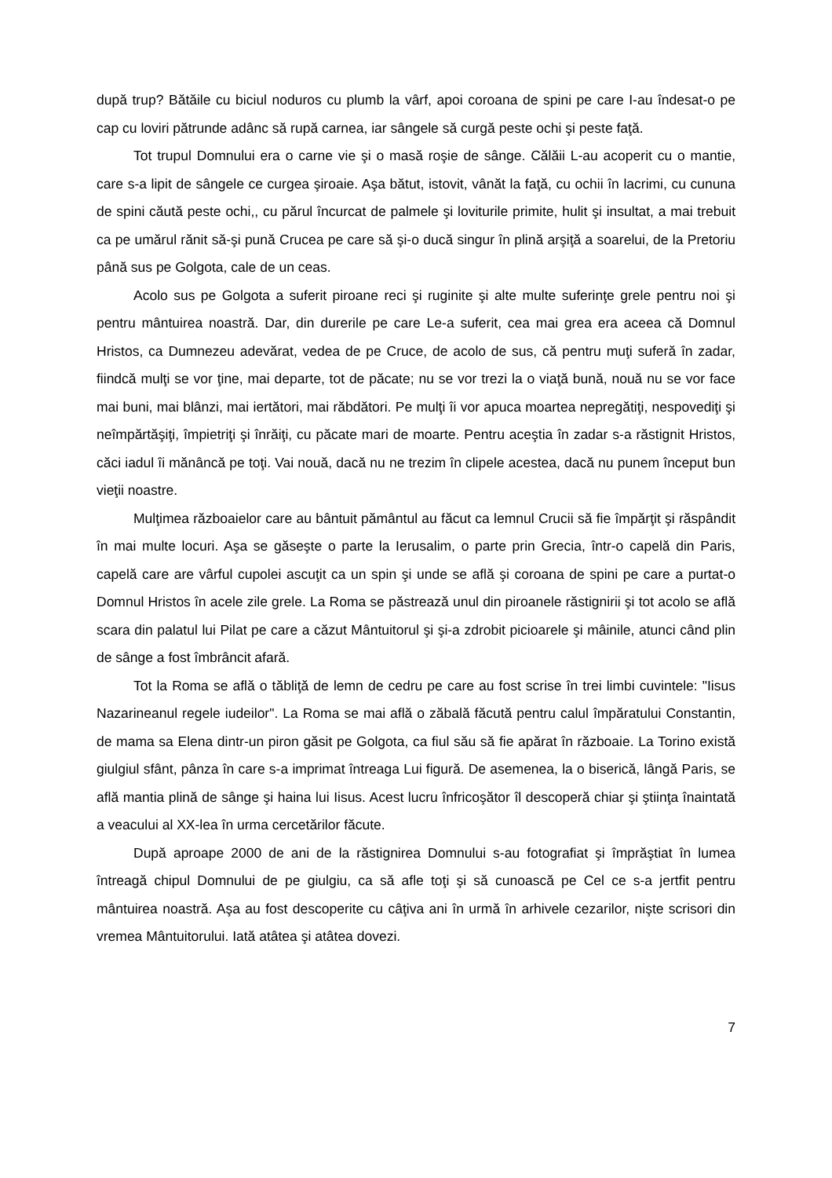după trup? Bătăile cu biciul noduros cu plumb la vârf, apoi coroana de spini pe care I-au îndesat-o pe cap cu loviri pătrunde adânc să rupă carnea, iar sângele să curgă peste ochi şi peste faţă.
Tot trupul Domnului era o carne vie şi o masă roşie de sânge. Călăii L-au acoperit cu o mantie, care s-a lipit de sângele ce curgea şiroaie. Aşa bătut, istovit, vânăt la faţă, cu ochii în lacrimi, cu cununa de spini căută peste ochi,, cu părul încurcat de palmele şi loviturile primite, hulit şi insultat, a mai trebuit ca pe umărul rănit să-şi pună Crucea pe care să şi-o ducă singur în plină arşiţă a soarelui, de la Pretoriu până sus pe Golgota, cale de un ceas.
Acolo sus pe Golgota a suferit piroane reci şi ruginite şi alte multe suferinţe grele pentru noi şi pentru mântuirea noastră. Dar, din durerile pe care Le-a suferit, cea mai grea era aceea că Domnul Hristos, ca Dumnezeu adevărat, vedea de pe Cruce, de acolo de sus, că pentru muţi suferă în zadar, fiindcă mulţi se vor ţine, mai departe, tot de păcate; nu se vor trezi la o viaţă bună, nouă nu se vor face mai buni, mai blânzi, mai iertători, mai răbdători. Pe mulţi îi vor apuca moartea nepregătiţi, nespovediţi şi neîmpărtăşiţi, împietriţi şi înrăiţi, cu păcate mari de moarte. Pentru aceştia în zadar s-a răstignit Hristos, căci iadul îi mănâncă pe toţi. Vai nouă, dacă nu ne trezim în clipele acestea, dacă nu punem început bun vieţii noastre.
Mulţimea războaielor care au bântuit pământul au făcut ca lemnul Crucii să fie împărţit şi răspândit în mai multe locuri. Aşa se găseşte o parte la Ierusalim, o parte prin Grecia, într-o capelă din Paris, capelă care are vârful cupolei ascuţit ca un spin şi unde se află şi coroana de spini pe care a purtat-o Domnul Hristos în acele zile grele. La Roma se păstrează unul din piroanele răstignirii şi tot acolo se află scara din palatul lui Pilat pe care a căzut Mântuitorul şi şi-a zdrobit picioarele şi mâinile, atunci când plin de sânge a fost îmbrâncit afară.
Tot la Roma se află o tăbliţă de lemn de cedru pe care au fost scrise în trei limbi cuvintele: "Iisus Nazarineanul regele iudeilor". La Roma se mai află o zăbală făcută pentru calul împăratului Constantin, de mama sa Elena dintr-un piron găsit pe Golgota, ca fiul său să fie apărat în războaie. La Torino există giulgiul sfânt, pânza în care s-a imprimat întreaga Lui figură. De asemenea, la o biserică, lângă Paris, se află mantia plină de sânge şi haina lui Iisus. Acest lucru înfricoşător îl descoperă chiar şi ştiinţa înaintată a veacului al XX-lea în urma cercetărilor făcute.
După aproape 2000 de ani de la răstignirea Domnului s-au fotografiat şi împrăştiat în lumea întreagă chipul Domnului de pe giulgiu, ca să afle toţi şi să cunoască pe Cel ce s-a jertfit pentru mântuirea noastră. Aşa au fost descoperite cu câţiva ani în urmă în arhivele cezarilor, nişte scrisori din vremea Mântuitorului. Iată atâtea şi atâtea dovezi.
7